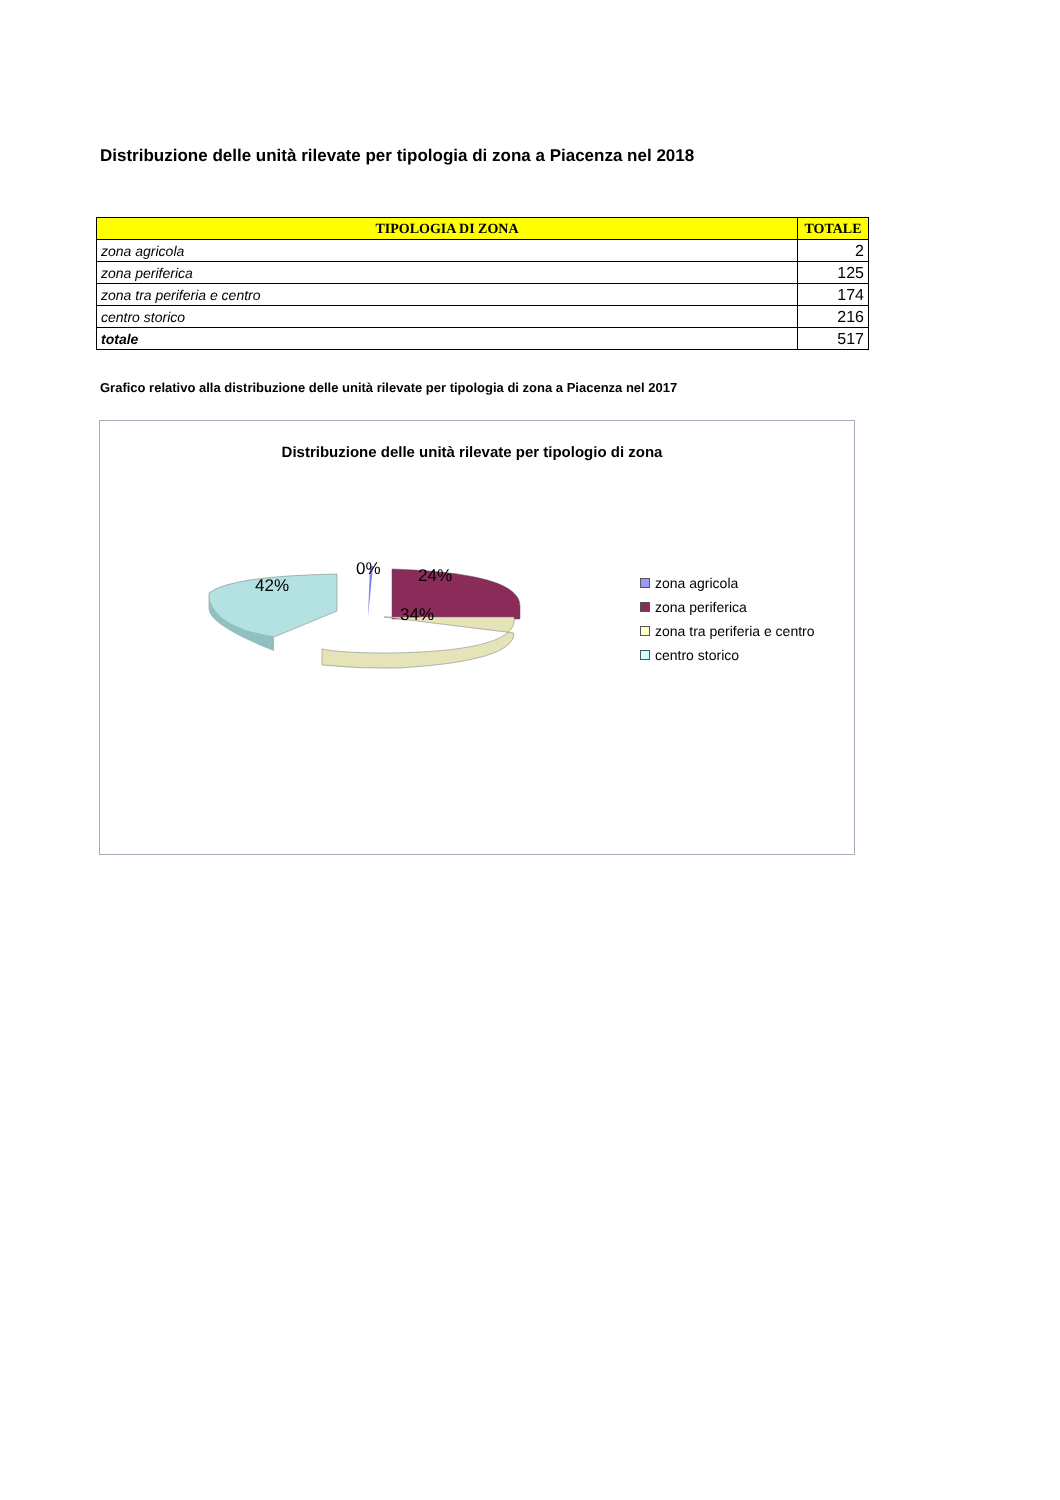Distribuzione delle unità rilevate per tipologia di zona a Piacenza nel 2018
| TIPOLOGIA DI ZONA | TOTALE |
| --- | --- |
| zona agricola | 2 |
| zona periferica | 125 |
| zona tra periferia e centro | 174 |
| centro storico | 216 |
| totale | 517 |
Grafico relativo alla distribuzione delle unità rilevate per tipologia di zona a Piacenza nel 2017
Distribuzione delle unità rilevate per tipologio di zona
42%
0% 24%
34%
zona agricola
zona periferica
zona tra periferia e centro
centro storico